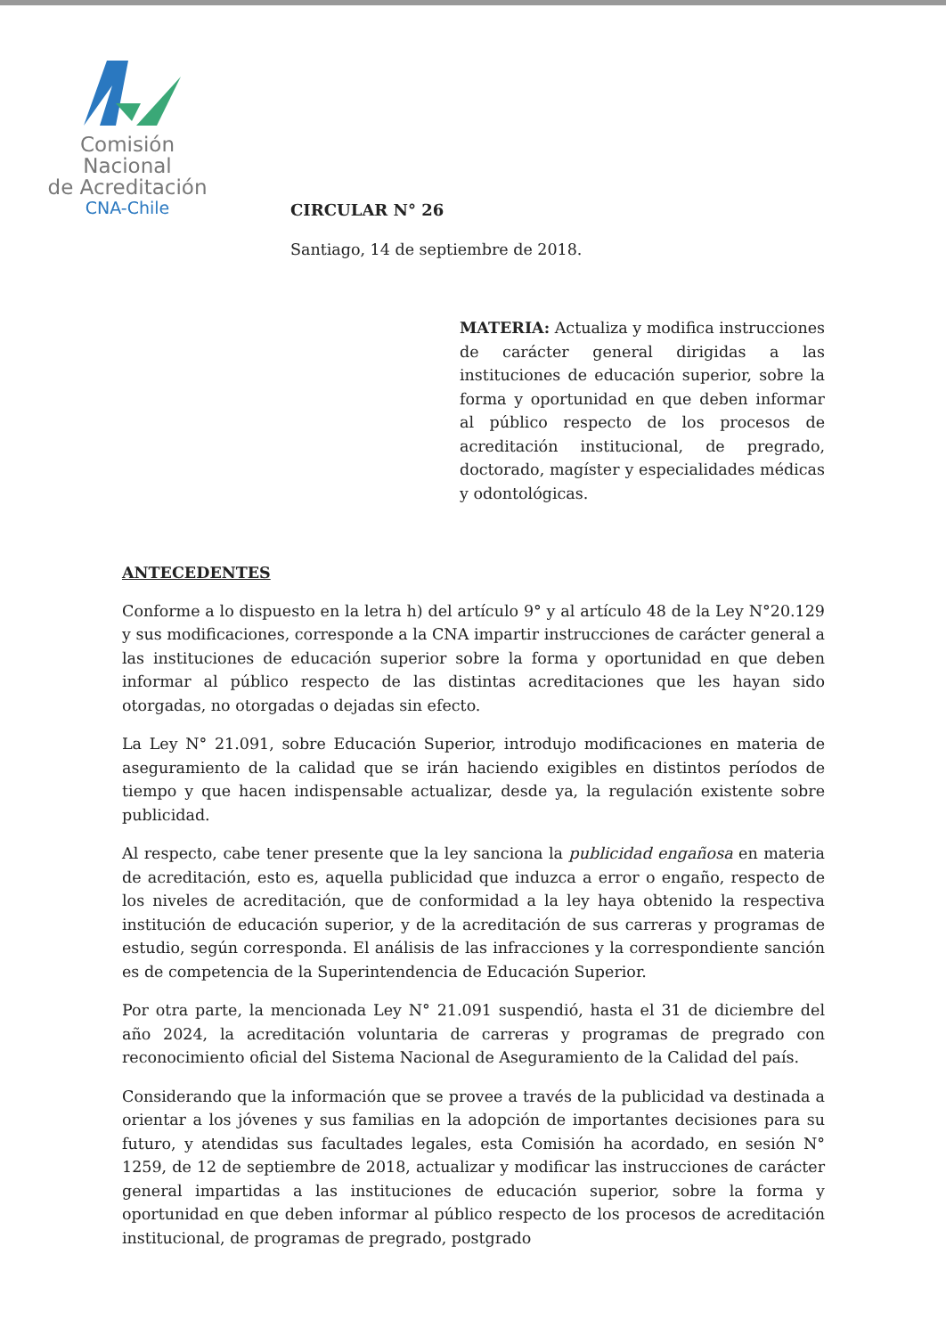Comisión Nacional
de Acreditación
CNA-Chile
CIRCULAR N° 26
Santiago, 14 de septiembre de 2018.
MATERIA: Actualiza y modifica instrucciones de carácter general dirigidas a las instituciones de educación superior, sobre la forma y oportunidad en que deben informar al público respecto de los procesos de acreditación institucional, de pregrado, doctorado, magíster y especialidades médicas y odontológicas.
ANTECEDENTES
Conforme a lo dispuesto en la letra h) del artículo 9° y al artículo 48 de la Ley N°20.129 y sus modificaciones, corresponde a la CNA impartir instrucciones de carácter general a las instituciones de educación superior sobre la forma y oportunidad en que deben informar al público respecto de las distintas acreditaciones que les hayan sido otorgadas, no otorgadas o dejadas sin efecto.
La Ley N° 21.091, sobre Educación Superior, introdujo modificaciones en materia de aseguramiento de la calidad que se irán haciendo exigibles en distintos períodos de tiempo y que hacen indispensable actualizar, desde ya, la regulación existente sobre publicidad.
Al respecto, cabe tener presente que la ley sanciona la publicidad engañosa en materia de acreditación, esto es, aquella publicidad que induzca a error o engaño, respecto de los niveles de acreditación, que de conformidad a la ley haya obtenido la respectiva institución de educación superior, y de la acreditación de sus carreras y programas de estudio, según corresponda. El análisis de las infracciones y la correspondiente sanción es de competencia de la Superintendencia de Educación Superior.
Por otra parte, la mencionada Ley N° 21.091 suspendió, hasta el 31 de diciembre del año 2024, la acreditación voluntaria de carreras y programas de pregrado con reconocimiento oficial del Sistema Nacional de Aseguramiento de la Calidad del país.
Considerando que la información que se provee a través de la publicidad va destinada a orientar a los jóvenes y sus familias en la adopción de importantes decisiones para su futuro, y atendidas sus facultades legales, esta Comisión ha acordado, en sesión N° 1259, de 12 de septiembre de 2018, actualizar y modificar las instrucciones de carácter general impartidas a las instituciones de educación superior, sobre la forma y oportunidad en que deben informar al público respecto de los procesos de acreditación institucional, de programas de pregrado, postgrado